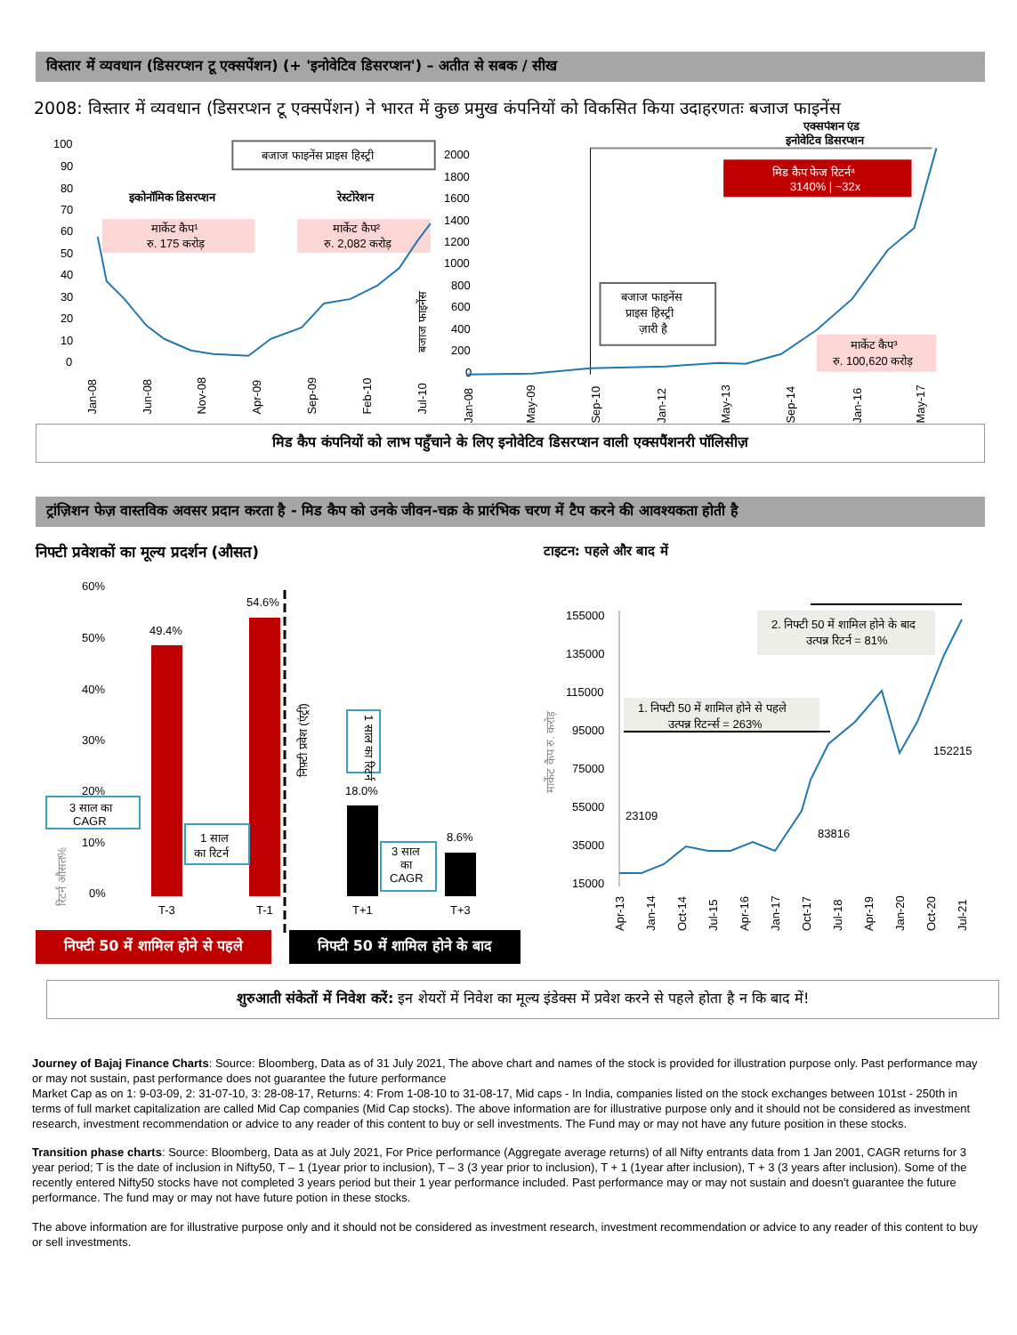विस्तार में व्यवधान (डिसरप्शन टू एक्सपेंशन) (+ 'इनोवेटिव डिसरप्शन') – अतीत से सबक / सीख
2008: विस्तार में व्यवधान (डिसरप्शन टू एक्सपेंशन) ने भारत में कुछ प्रमुख कंपनियों को विकसित किया उदाहरणतः बजाज फाइनेंस
100
90
80
70
60
50
40
30
20
10
0
बजाज फाइनेंस प्राइस हिस्ट्री
इकोनॉमिक डिसरप्शन
रेस्टोरेशन
मार्केट कैप¹
रु. 175 करोड़
मार्केट कैप²
रु. 2,082 करोड़
बजाज फाइनेंस
Jan-08
Jun-08
Nov-08
Apr-09
Sep-09
Feb-10
Jul-10
एक्सपेंशन एंड
इनोवेटिव डिसरप्शन
2000
1800
1600
1400
1200
1000
800
600
400
200
0
मिड कैप फेज रिटर्न⁴
3140% | ~32x
बजाज फाइनेंस
प्राइस हिस्ट्री
ज़ारी है
मार्केट कैप³
रु. 100,620 करोड़
Jan-08
May-09
Sep-10
Jan-12
May-13
Sep-14
Jan-16
May-17
मिड कैप कंपनियों को लाभ पहुँचाने के लिए इनोवेटिव डिसरप्शन वाली एक्सपैंशनरी पॉलिसीज़
ट्रांज़िशन फेज़ वास्तविक अवसर प्रदान करता है - मिड कैप को उनके जीवन-चक्र के प्रारंभिक चरण में टैप करने की आवश्यकता होती है
निफ्टी प्रवेशकों का मूल्य प्रदर्शन (औसत)
60%
50%
40%
30%
20%
10%
0%
49.4%
54.6%
18.0%
8.6%
निफ़्टी प्रवेश (एंट्री)
3 साल का
CAGR
1 साल
का रिटर्न
1 साल का रिटर्न
3 साल
का
CAGR
रिटर्न औसत%
T-3
T-1
T+1
T+3
निफ्टी 50 में शामिल होने से पहले
निफ्टी 50 में शामिल होने के बाद
टाइटन: पहले और बाद में
155000
135000
115000
95000
75000
55000
35000
15000
2. निफ्टी 50 में शामिल होने के बाद
उत्पन्न रिटर्न = 81%
1. निफ्टी 50 में शामिल होने से पहले
उत्पन्न रिटर्न्स = 263%
23109
83816
152215
मार्केट कैप रु. करोड़
Apr-13
Jan-14
Oct-14
Jul-15
Apr-16
Jan-17
Oct-17
Jul-18
Apr-19
Jan-20
Oct-20
Jul-21
शुरुआती संकेतों में निवेश करें: इन शेयरों में निवेश का मूल्य इंडेक्स में प्रवेश करने से पहले होता है न कि बाद में!
Journey of Bajaj Finance Charts: Source: Bloomberg, Data as of 31 July 2021, The above chart and names of the stock is provided for illustration purpose only. Past performance may or may not sustain, past performance does not guarantee the future performance
Market Cap as on 1: 9-03-09, 2: 31-07-10, 3: 28-08-17, Returns: 4: From 1-08-10 to 31-08-17, Mid caps - In India, companies listed on the stock exchanges between 101st - 250th in terms of full market capitalization are called Mid Cap companies (Mid Cap stocks). The above information are for illustrative purpose only and it should not be considered as investment research, investment recommendation or advice to any reader of this content to buy or sell investments. The Fund may or may not have any future position in these stocks.
Transition phase charts: Source: Bloomberg, Data as at July 2021, For Price performance (Aggregate average returns) of all Nifty entrants data from 1 Jan 2001, CAGR returns for 3 year period; T is the date of inclusion in Nifty50, T – 1 (1year prior to inclusion), T – 3 (3 year prior to inclusion), T + 1 (1year after inclusion), T + 3 (3 years after inclusion). Some of the recently entered Nifty50 stocks have not completed 3 years period but their 1 year performance included. Past performance may or may not sustain and doesn't guarantee the future performance. The fund may or may not have future potion in these stocks.
The above information are for illustrative purpose only and it should not be considered as investment research, investment recommendation or advice to any reader of this content to buy or sell investments.